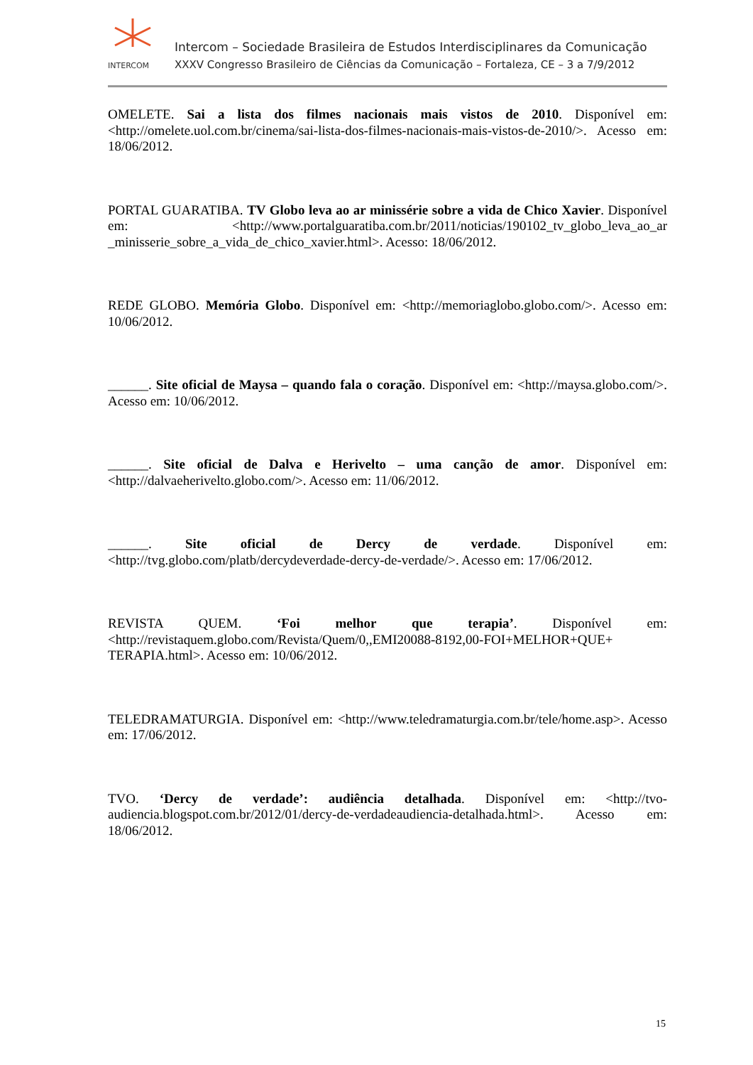INTERCOM
Intercom – Sociedade Brasileira de Estudos Interdisciplinares da Comunicação
XXXV Congresso Brasileiro de Ciências da Comunicação – Fortaleza, CE – 3 a 7/9/2012
OMELETE. Sai a lista dos filmes nacionais mais vistos de 2010. Disponível em: <http://omelete.uol.com.br/cinema/sai-lista-dos-filmes-nacionais-mais-vistos-de-2010/>. Acesso em: 18/06/2012.
PORTAL GUARATIBA. TV Globo leva ao ar minissérie sobre a vida de Chico Xavier. Disponível em: <http://www.portalguaratiba.com.br/2011/noticias/190102_tv_globo_leva_ao_ar _minisserie_sobre_a_vida_de_chico_xavier.html>. Acesso: 18/06/2012.
REDE GLOBO. Memória Globo. Disponível em: <http://memoriaglobo.globo.com/>. Acesso em: 10/06/2012.
______. Site oficial de Maysa – quando fala o coração. Disponível em: <http://maysa.globo.com/>. Acesso em: 10/06/2012.
______. Site oficial de Dalva e Herivelto – uma canção de amor. Disponível em: <http://dalvaeherivelto.globo.com/>. Acesso em: 11/06/2012.
______. Site oficial de Dercy de verdade. Disponível em: <http://tvg.globo.com/platb/dercydeverdade-dercy-de-verdade/>. Acesso em: 17/06/2012.
REVISTA QUEM. ‘Foi melhor que terapia’. Disponível em: <http://revistaquem.globo.com/Revista/Quem/0,,EMI20088-8192,00-FOI+MELHOR+QUE+ TERAPIA.html>. Acesso em: 10/06/2012.
TELEDRAMATURGIA. Disponível em: <http://www.teledramaturgia.com.br/tele/home.asp>. Acesso em: 17/06/2012.
TVO. ‘Dercy de verdade’: audiência detalhada. Disponível em: <http://tvo-audiencia.blogspot.com.br/2012/01/dercy-de-verdadeaudiencia-detalhada.html>. Acesso em: 18/06/2012.
15